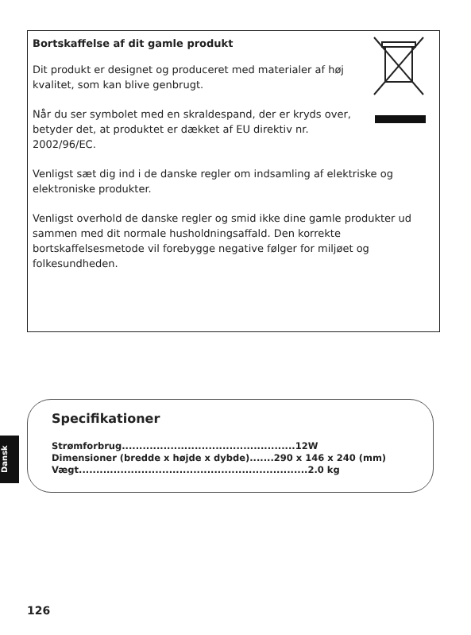Bortskaffelse af dit gamle produkt
Dit produkt er designet og produceret med materialer af høj kvalitet, som kan blive genbrugt.
Når du ser symbolet med en skraldespand, der er kryds over, betyder det, at produktet er dækket af EU direktiv nr. 2002/96/EC.
Venligst sæt dig ind i de danske regler om indsamling af elektriske og elektroniske produkter.
Venligst overhold de danske regler og smid ikke dine gamle produkter ud sammen med dit normale husholdningsaffald. Den korrekte bortskaffelsesmetode vil forebygge negative følger for miljøet og folkesundheden.
Dansk
Specifikationer
Strømforbrug..................................................12W
Dimensioner (bredde x højde x dybde).......290 x 146 x 240 (mm)
Vægt..................................................................2.0 kg
126